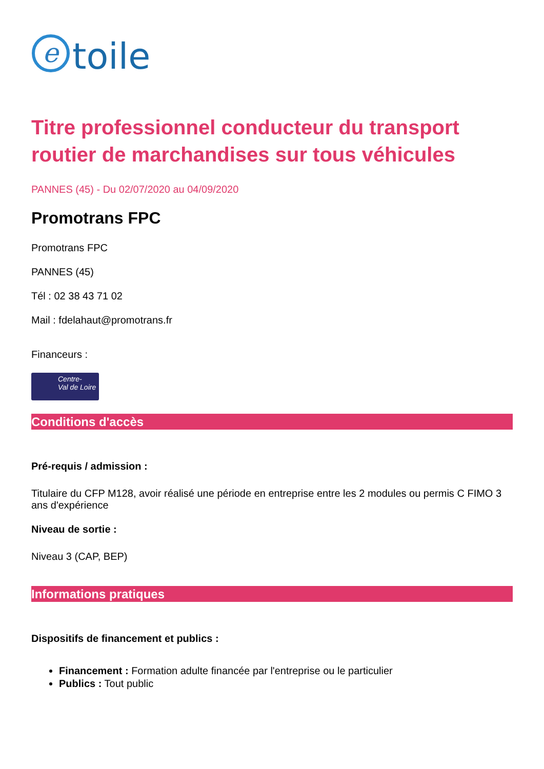e
toile
Titre professionnel conducteur du transport routier de marchandises sur tous véhicules
PANNES (45) - Du 02/07/2020 au 04/09/2020
Promotrans FPC
Promotrans FPC
PANNES (45)
Tél : 02 38 43 71 02
Mail : fdelahaut@promotrans.fr
Financeurs :
Centre-
Val de Loire
Conditions d'accès
Pré-requis / admission :
Titulaire du CFP M128, avoir réalisé une période en entreprise entre les 2 modules ou permis C FIMO 3 ans d'expérience
Niveau de sortie :
Niveau 3 (CAP, BEP)
Informations pratiques
Dispositifs de financement et publics :
Financement : Formation adulte financée par l'entreprise ou le particulier
Publics : Tout public